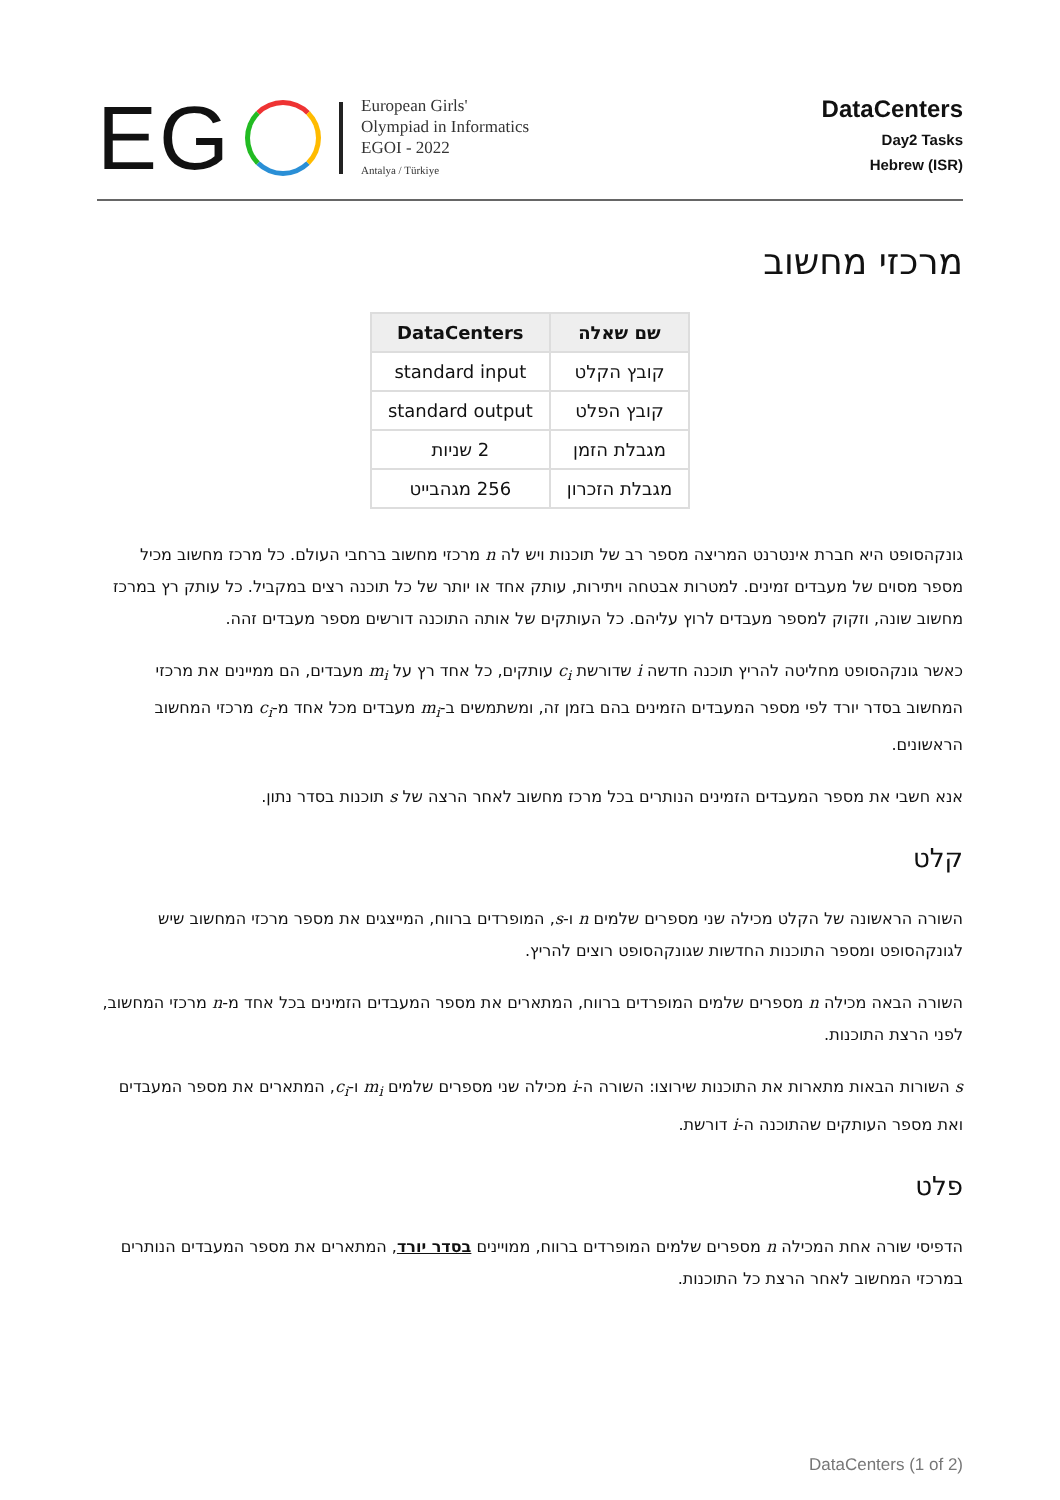EG
European Girls'
Olympiad in Informatics
EGOI - 2022
Antalya / Türkiye
DataCenters
Day2 Tasks
Hebrew (ISR)
מרכזי מחשוב
| שם שאלה | DataCenters |
| --- | --- |
| קובץ הקלט | standard input |
| קובץ הפלט | standard output |
| מגבלת הזמן | 2 שניות |
| מגבלת הזכרון | 256 מגהבייט |
גונקהסופט היא חברת אינטרנט המריצה מספר רב של תוכנות ויש לה n מרכזי מחשוב ברחבי העולם. כל מרכז מחשוב מכיל מספר מסוים של מעבדים זמינים. למטרות אבטחה ויתירות, עותק אחד או יותר של כל תוכנה רצים במקביל. כל עותק רץ במרכז מחשוב שונה, וזקוק למספר מעבדים לרוץ עליהם. כל העותקים של אותה התוכנה דורשים מספר מעבדים זהה.
כאשר גונקהסופט מחליטה להריץ תוכנה חדשה i שדורשת c<sub>i</sub> עותקים, כל אחד רץ על m<sub>i</sub> מעבדים, הם ממיינים את מרכזי המחשוב בסדר יורד לפי מספר המעבדים הזמינים בהם בזמן זה, ומשתמשים ב-m<sub>i</sub> מעבדים מכל אחד מ-c<sub>i</sub> מרכזי המחשוב הראשונים.
אנא חשבי את מספר המעבדים הזמינים הנותרים בכל מרכז מחשוב לאחר הרצה של s תוכנות בסדר נתון.
קלט
השורה הראשונה של הקלט מכילה שני מספרים שלמים n ו-s, המופרדים ברווח, המייצגים את מספר מרכזי המחשוב שיש לגונקהסופט ומספר התוכנות החדשות שגונקהסופט רוצים להריץ.
השורה הבאה מכילה n מספרים שלמים המופרדים ברווח, המתארים את מספר המעבדים הזמינים בכל אחד מ-n מרכזי המחשוב, לפני הרצת התוכנות.
s השורות הבאות מתארות את התוכנות שירוצו: השורה ה-i מכילה שני מספרים שלמים m<sub>i</sub> ו-c<sub>i</sub>, המתארים את מספר המעבדים ואת מספר העותקים שהתוכנה ה-i דורשת.
פלט
הדפיסי שורה אחת המכילה n מספרים שלמים המופרדים ברווח, ממויינים בסדר יורד, המתארים את מספר המעבדים הנותרים במרכזי המחשוב לאחר הרצת כל התוכנות.
DataCenters (1 of 2)